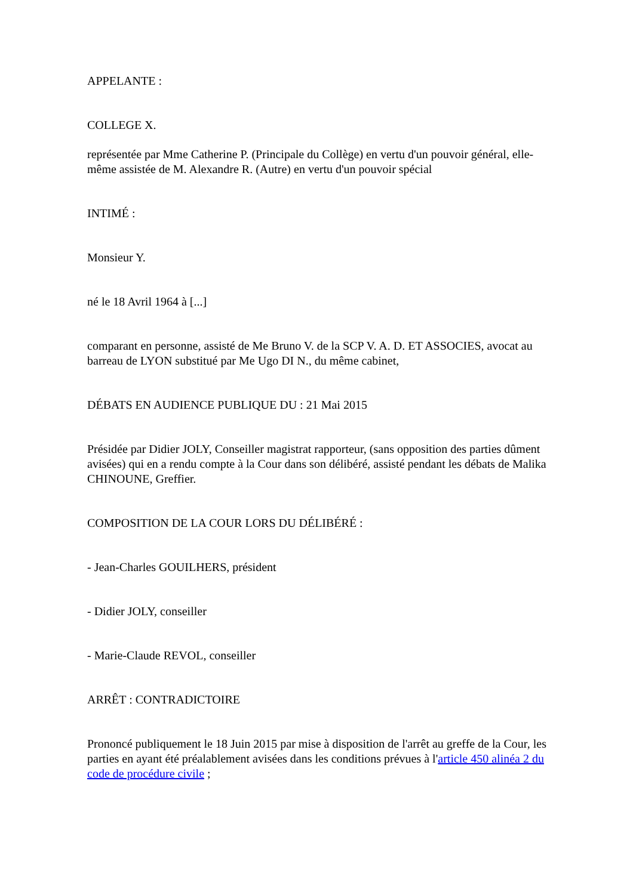APPELANTE :
COLLEGE X.
représentée par Mme Catherine P. (Principale du Collège) en vertu d'un pouvoir général, elle-même assistée de M. Alexandre R. (Autre) en vertu d'un pouvoir spécial
INTIMÉ :
Monsieur Y.
né le 18 Avril 1964 à [...]
comparant en personne, assisté de Me Bruno V. de la SCP V. A. D. ET ASSOCIES, avocat au barreau de LYON substitué par Me Ugo DI N., du même cabinet,
DÉBATS EN AUDIENCE PUBLIQUE DU : 21 Mai 2015
Présidée par Didier JOLY, Conseiller magistrat rapporteur, (sans opposition des parties dûment avisées) qui en a rendu compte à la Cour dans son délibéré, assisté pendant les débats de Malika CHINOUNE, Greffier.
COMPOSITION DE LA COUR LORS DU DÉLIBÉRÉ :
- Jean-Charles GOUILHERS, président
- Didier JOLY, conseiller
- Marie-Claude REVOL, conseiller
ARRÊT : CONTRADICTOIRE
Prononcé publiquement le 18 Juin 2015 par mise à disposition de l'arrêt au greffe de la Cour, les parties en ayant été préalablement avisées dans les conditions prévues à l'article 450 alinéa 2 du code de procédure civile ;